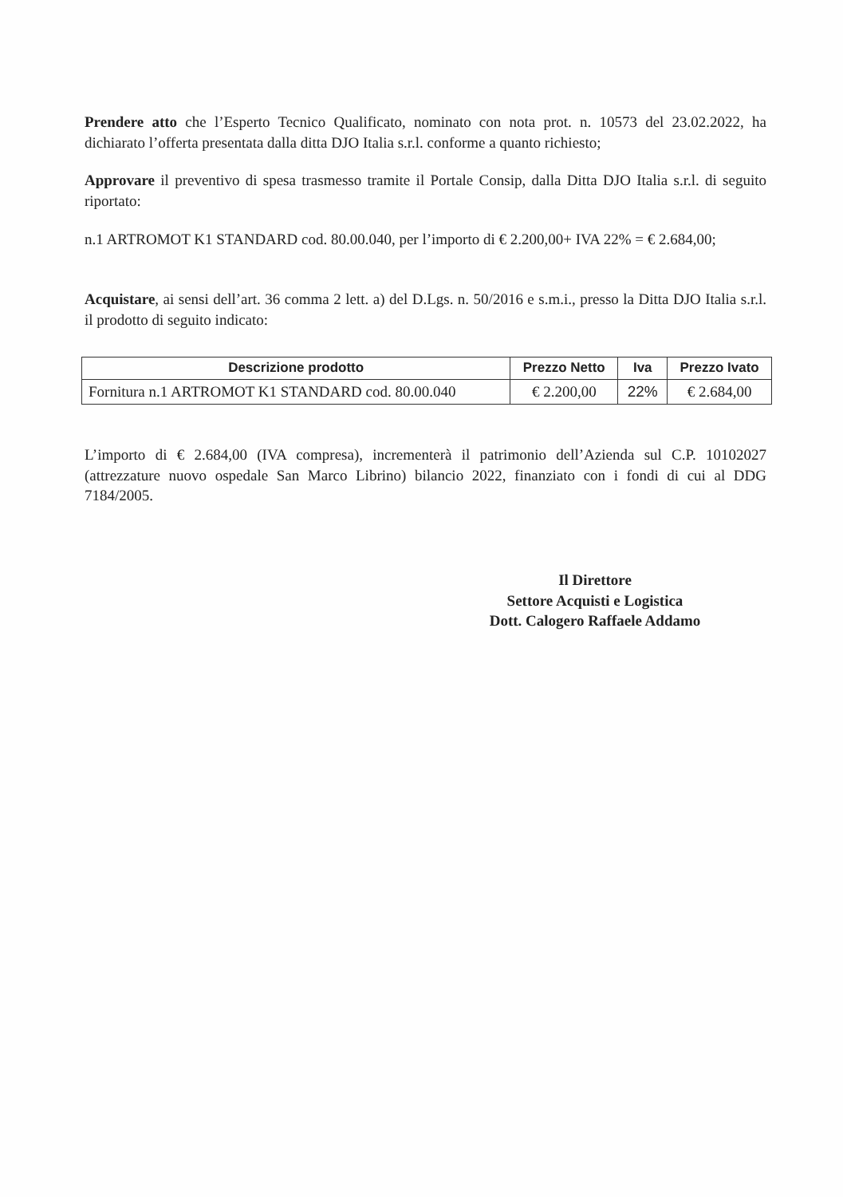Prendere atto che l’Esperto Tecnico Qualificato, nominato con nota prot. n. 10573 del 23.02.2022, ha dichiarato l’offerta presentata dalla ditta DJO Italia s.r.l. conforme a quanto richiesto;
Approvare il preventivo di spesa trasmesso tramite il Portale Consip, dalla Ditta DJO Italia s.r.l. di seguito riportato:
n.1 ARTROMOT K1 STANDARD cod. 80.00.040, per l’importo di € 2.200,00+ IVA 22% = € 2.684,00;
Acquistare, ai sensi dell’art. 36 comma 2 lett. a) del D.Lgs. n. 50/2016 e s.m.i., presso la Ditta DJO Italia s.r.l. il prodotto di seguito indicato:
| Descrizione prodotto | Prezzo Netto | Iva | Prezzo Ivato |
| --- | --- | --- | --- |
| Fornitura n.1 ARTROMOT K1 STANDARD cod. 80.00.040 | € 2.200,00 | 22% | € 2.684,00 |
L’importo di € 2.684,00 (IVA compresa), incrementerà il patrimonio dell’Azienda sul C.P. 10102027 (attrezzature nuovo ospedale San Marco Librino) bilancio 2022, finanziato con i fondi di cui al DDG 7184/2005.
Il Direttore
Settore Acquisti e Logistica
Dott. Calogero Raffaele Addamo